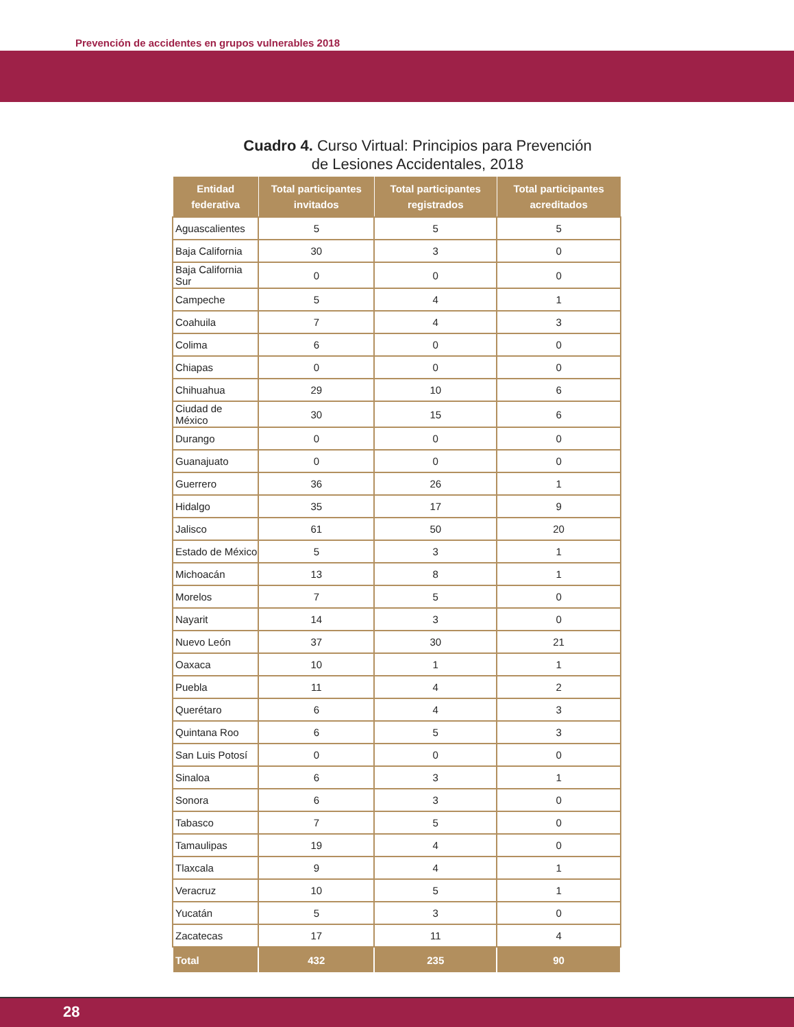Prevención de accidentes en grupos vulnerables 2018
Cuadro 4. Curso Virtual: Principios para Prevención
de Lesiones Accidentales, 2018
| Entidad federativa | Total participantes invitados | Total participantes registrados | Total participantes acreditados |
| --- | --- | --- | --- |
| Aguascalientes | 5 | 5 | 5 |
| Baja California | 30 | 3 | 0 |
| Baja California Sur | 0 | 0 | 0 |
| Campeche | 5 | 4 | 1 |
| Coahuila | 7 | 4 | 3 |
| Colima | 6 | 0 | 0 |
| Chiapas | 0 | 0 | 0 |
| Chihuahua | 29 | 10 | 6 |
| Ciudad de México | 30 | 15 | 6 |
| Durango | 0 | 0 | 0 |
| Guanajuato | 0 | 0 | 0 |
| Guerrero | 36 | 26 | 1 |
| Hidalgo | 35 | 17 | 9 |
| Jalisco | 61 | 50 | 20 |
| Estado de México | 5 | 3 | 1 |
| Michoacán | 13 | 8 | 1 |
| Morelos | 7 | 5 | 0 |
| Nayarit | 14 | 3 | 0 |
| Nuevo León | 37 | 30 | 21 |
| Oaxaca | 10 | 1 | 1 |
| Puebla | 11 | 4 | 2 |
| Querétaro | 6 | 4 | 3 |
| Quintana Roo | 6 | 5 | 3 |
| San Luis Potosí | 0 | 0 | 0 |
| Sinaloa | 6 | 3 | 1 |
| Sonora | 6 | 3 | 0 |
| Tabasco | 7 | 5 | 0 |
| Tamaulipas | 19 | 4 | 0 |
| Tlaxcala | 9 | 4 | 1 |
| Veracruz | 10 | 5 | 1 |
| Yucatán | 5 | 3 | 0 |
| Zacatecas | 17 | 11 | 4 |
| Total | 432 | 235 | 90 |
28